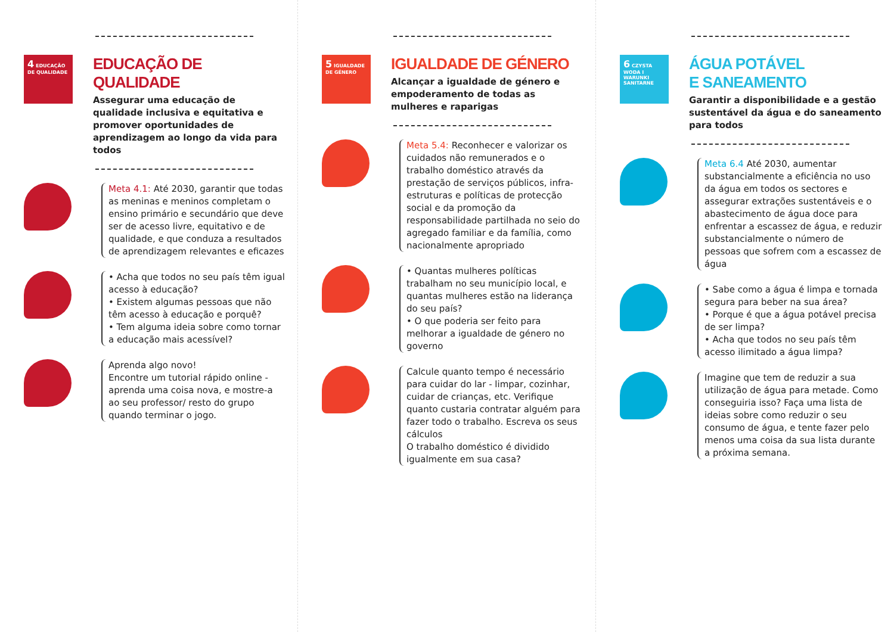4 EDUCAÇÃO DE QUALIDADE
EDUCAÇÃO DE QUALIDADE
Assegurar uma educação de qualidade inclusiva e equitativa e promover oportunidades de aprendizagem ao longo da vida para todos
Meta 4.1: Até 2030, garantir que todas as meninas e meninos completam o ensino primário e secundário que deve ser de acesso livre, equitativo e de qualidade, e que conduza a resultados de aprendizagem relevantes e eficazes
• Acha que todos no seu país têm igual acesso à educação?
• Existem algumas pessoas que não têm acesso à educação e porquê?
• Tem alguma ideia sobre como tornar a educação mais acessível?
Aprenda algo novo!
Encontre um tutorial rápido online - aprenda uma coisa nova, e mostre-a ao seu professor/ resto do grupo quando terminar o jogo.
5 IGUALDADE DE GÉNERO
IGUALDADE DE GÉNERO
Alcançar a igualdade de género e empoderamento de todas as mulheres e raparigas
Meta 5.4: Reconhecer e valorizar os cuidados não remunerados e o trabalho doméstico através da prestação de serviços públicos, infra-estruturas e políticas de protecção social e da promoção da responsabilidade partilhada no seio do agregado familiar e da família, como nacionalmente apropriado
• Quantas mulheres políticas trabalham no seu município local, e quantas mulheres estão na liderança do seu país?
• O que poderia ser feito para melhorar a igualdade de género no governo
Calcule quanto tempo é necessário para cuidar do lar - limpar, cozinhar, cuidar de crianças, etc. Verifique quanto custaria contratar alguém para fazer todo o trabalho. Escreva os seus cálculos
O trabalho doméstico é dividido igualmente em sua casa?
6 CZYSTA WODA I WARUNKI SANITARNE
ÁGUA POTÁVEL
E SANEAMENTO
Garantir a disponibilidade e a gestão sustentável da água e do saneamento para todos
Meta 6.4 Até 2030, aumentar substancialmente a eficiência no uso da água em todos os sectores e assegurar extrações sustentáveis e o abastecimento de água doce para enfrentar a escassez de água, e reduzir substancialmente o número de pessoas que sofrem com a escassez de água
• Sabe como a água é limpa e tornada segura para beber na sua área?
• Porque é que a água potável precisa de ser limpa?
• Acha que todos no seu país têm acesso ilimitado a água limpa?
Imagine que tem de reduzir a sua utilização de água para metade. Como conseguiria isso? Faça uma lista de ideias sobre como reduzir o seu consumo de água, e tente fazer pelo menos uma coisa da sua lista durante a próxima semana.